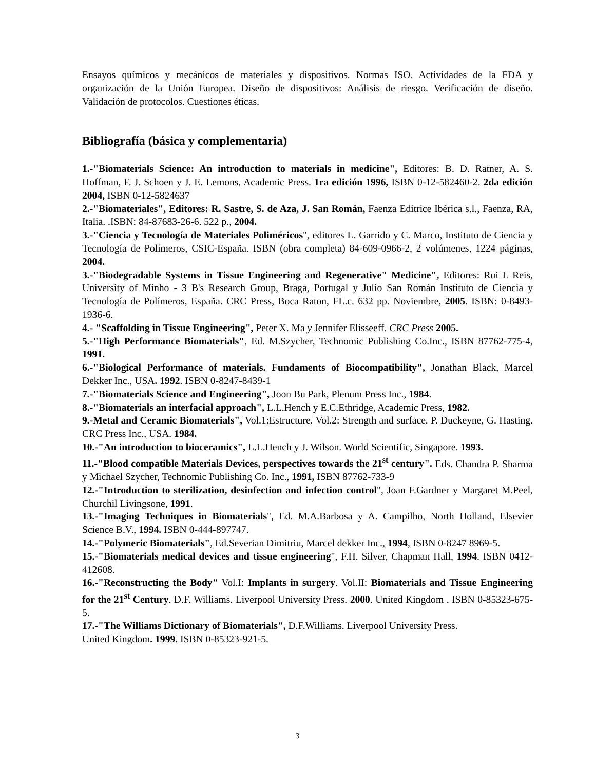Ensayos químicos y mecánicos de materiales y dispositivos. Normas ISO. Actividades de la FDA y organización de la Unión Europea. Diseño de dispositivos: Análisis de riesgo. Verificación de diseño. Validación de protocolos. Cuestiones éticas.
Bibliografía (básica y complementaria)
1.-"Biomaterials Science: An introduction to materials in medicine", Editores: B. D. Ratner, A. S. Hoffman, F. J. Schoen y J. E. Lemons, Academic Press. 1ra edición 1996, ISBN 0-12-582460-2. 2da edición 2004, ISBN 0-12-5824637
2.-"Biomateriales", Editores: R. Sastre, S. de Aza, J. San Román, Faenza Editrice Ibérica s.l., Faenza, RA, Italia. .ISBN: 84-87683-26-6. 522 p., 2004.
3.-"Ciencia y Tecnología de Materiales Poliméricos", editores L. Garrido y C. Marco, Instituto de Ciencia y Tecnología de Polímeros, CSIC-España. ISBN (obra completa) 84-609-0966-2, 2 volúmenes, 1224 páginas, 2004.
3.-"Biodegradable Systems in Tissue Engineering and Regenerative" Medicine", Editores: Rui L Reis, University of Minho - 3 B's Research Group, Braga, Portugal y Julio San Román Instituto de Ciencia y Tecnología de Polímeros, España. CRC Press, Boca Raton, FL.c. 632 pp. Noviembre, 2005. ISBN: 0-8493-1936-6.
4.- "Scaffolding in Tissue Engineering", Peter X. Ma y Jennifer Elisseeff. CRC Press 2005.
5.-"High Performance Biomaterials", Ed. M.Szycher, Technomic Publishing Co.Inc., ISBN 87762-775-4, 1991.
6.-"Biological Performance of materials. Fundaments of Biocompatibility", Jonathan Black, Marcel Dekker Inc., USA. 1992. ISBN 0-8247-8439-1
7.-"Biomaterials Science and Engineering", Joon Bu Park, Plenum Press Inc., 1984.
8.-"Biomaterials an interfacial approach", L.L.Hench y E.C.Ethridge, Academic Press, 1982.
9.-Metal and Ceramic Biomaterials", Vol.1:Estructure. Vol.2: Strength and surface. P. Duckeyne, G. Hasting. CRC Press Inc., USA. 1984.
10.-"An introduction to bioceramics", L.L.Hench y J. Wilson. World Scientific, Singapore. 1993.
11.-"Blood compatible Materials Devices, perspectives towards the 21<sup>st</sup> century". Eds. Chandra P. Sharma y Michael Szycher, Technomic Publishing Co. Inc., 1991, ISBN 87762-733-9
12.-"Introduction to sterilization, desinfection and infection control", Joan F.Gardner y Margaret M.Peel, Churchil Livingsone, 1991.
13.-"Imaging Techniques in Biomaterials", Ed. M.A.Barbosa y A. Campilho, North Holland, Elsevier Science B.V., 1994. ISBN 0-444-897747.
14.-"Polymeric Biomaterials", Ed.Severian Dimitriu, Marcel dekker Inc., 1994, ISBN 0-8247 8969-5.
15.-"Biomaterials medical devices and tissue engineering", F.H. Silver, Chapman Hall, 1994. ISBN 0412-412608.
16.-"Reconstructing the Body" Vol.I: Implants in surgery. Vol.II: Biomaterials and Tissue Engineering for the 21<sup>st</sup> Century. D.F. Williams. Liverpool University Press. 2000. United Kingdom . ISBN 0-85323-675-5.
17.-"The Williams Dictionary of Biomaterials", D.F.Williams. Liverpool University Press.
United Kingdom. 1999. ISBN 0-85323-921-5.
3